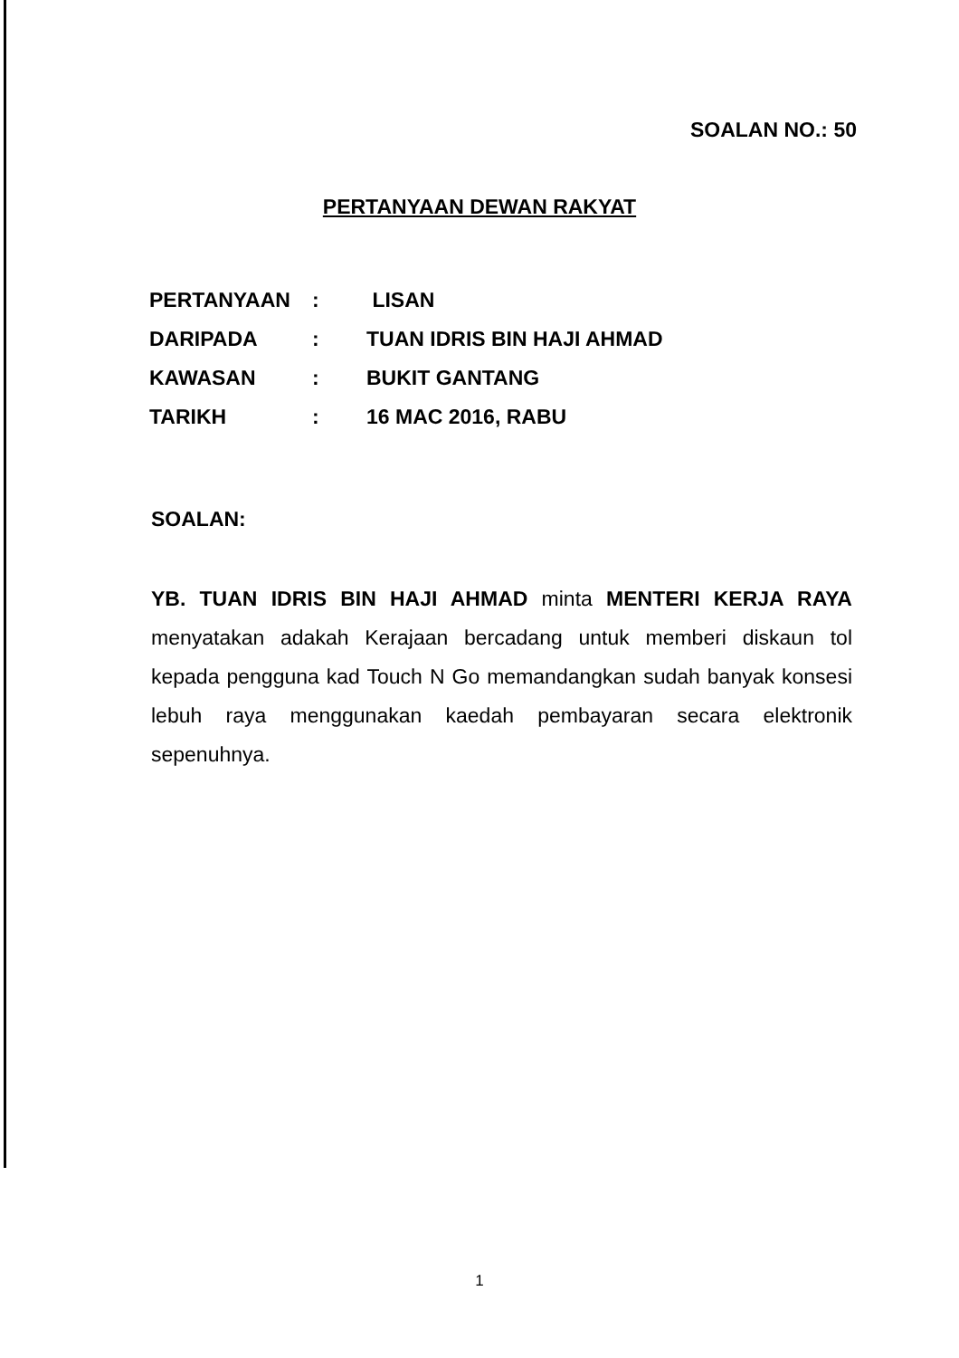SOALAN NO.: 50
PERTANYAAN DEWAN RAKYAT
| PERTANYAAN | : | LISAN |
| DARIPADA | : | TUAN IDRIS BIN HAJI AHMAD |
| KAWASAN | : | BUKIT GANTANG |
| TARIKH | : | 16 MAC 2016, RABU |
SOALAN:
YB. TUAN IDRIS BIN HAJI AHMAD minta MENTERI KERJA RAYA menyatakan adakah Kerajaan bercadang untuk memberi diskaun tol kepada pengguna kad Touch N Go memandangkan sudah banyak konsesi lebuh raya menggunakan kaedah pembayaran secara elektronik sepenuhnya.
1